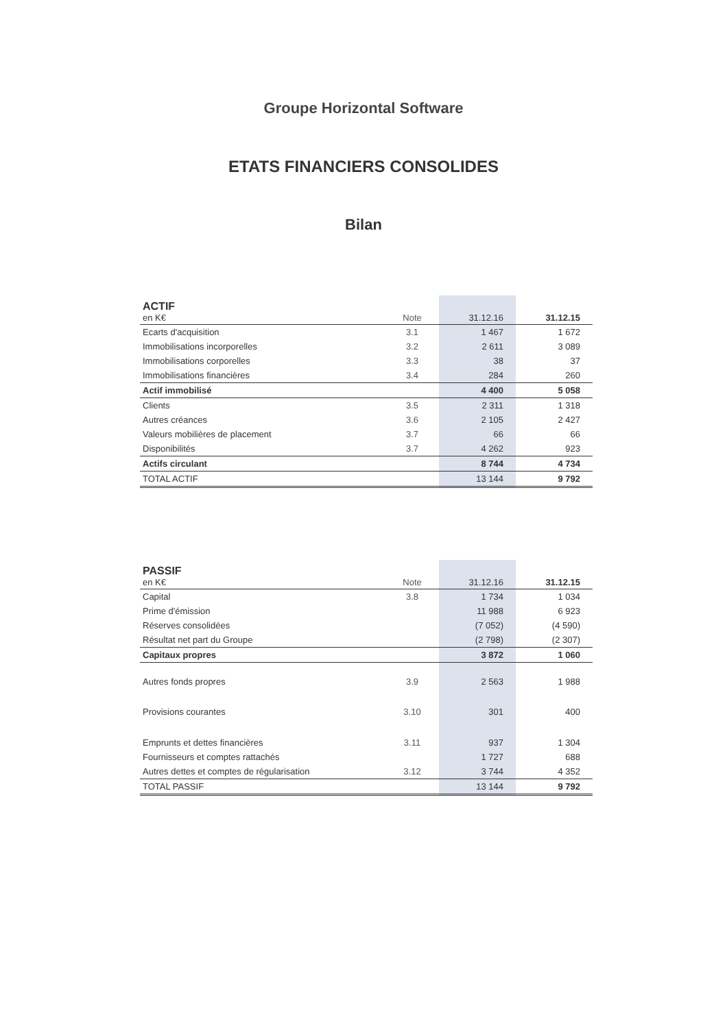Groupe Horizontal Software
ETATS FINANCIERS CONSOLIDES
Bilan
| ACTIF en K€ | Note | 31.12.16 | 31.12.15 |
| Ecarts d'acquisition | 3.1 | 1 467 | 1 672 |
| Immobilisations incorporelles | 3.2 | 2 611 | 3 089 |
| Immobilisations corporelles | 3.3 | 38 | 37 |
| Immobilisations financières | 3.4 | 284 | 260 |
| Actif immobilisé | | 4 400 | 5 058 |
| Clients | 3.5 | 2 311 | 1 318 |
| Autres créances | 3.6 | 2 105 | 2 427 |
| Valeurs mobilières de placement | 3.7 | 66 | 66 |
| Disponibilités | 3.7 | 4 262 | 923 |
| Actifs circulant | | 8 744 | 4 734 |
| TOTAL ACTIF | | 13 144 | 9 792 |
| PASSIF en K€ | Note | 31.12.16 | 31.12.15 |
| Capital | 3.8 | 1 734 | 1 034 |
| Prime d'émission | | 11 988 | 6 923 |
| Réserves consolidées | | (7 052) | (4 590) |
| Résultat net part du Groupe | | (2 798) | (2 307) |
| Capitaux propres | | 3 872 | 1 060 |
| Autres fonds propres | 3.9 | 2 563 | 1 988 |
| Provisions courantes | 3.10 | 301 | 400 |
| Emprunts et dettes financières | 3.11 | 937 | 1 304 |
| Fournisseurs et comptes rattachés | | 1 727 | 688 |
| Autres dettes et comptes de régularisation | 3.12 | 3 744 | 4 352 |
| TOTAL PASSIF | | 13 144 | 9 792 |